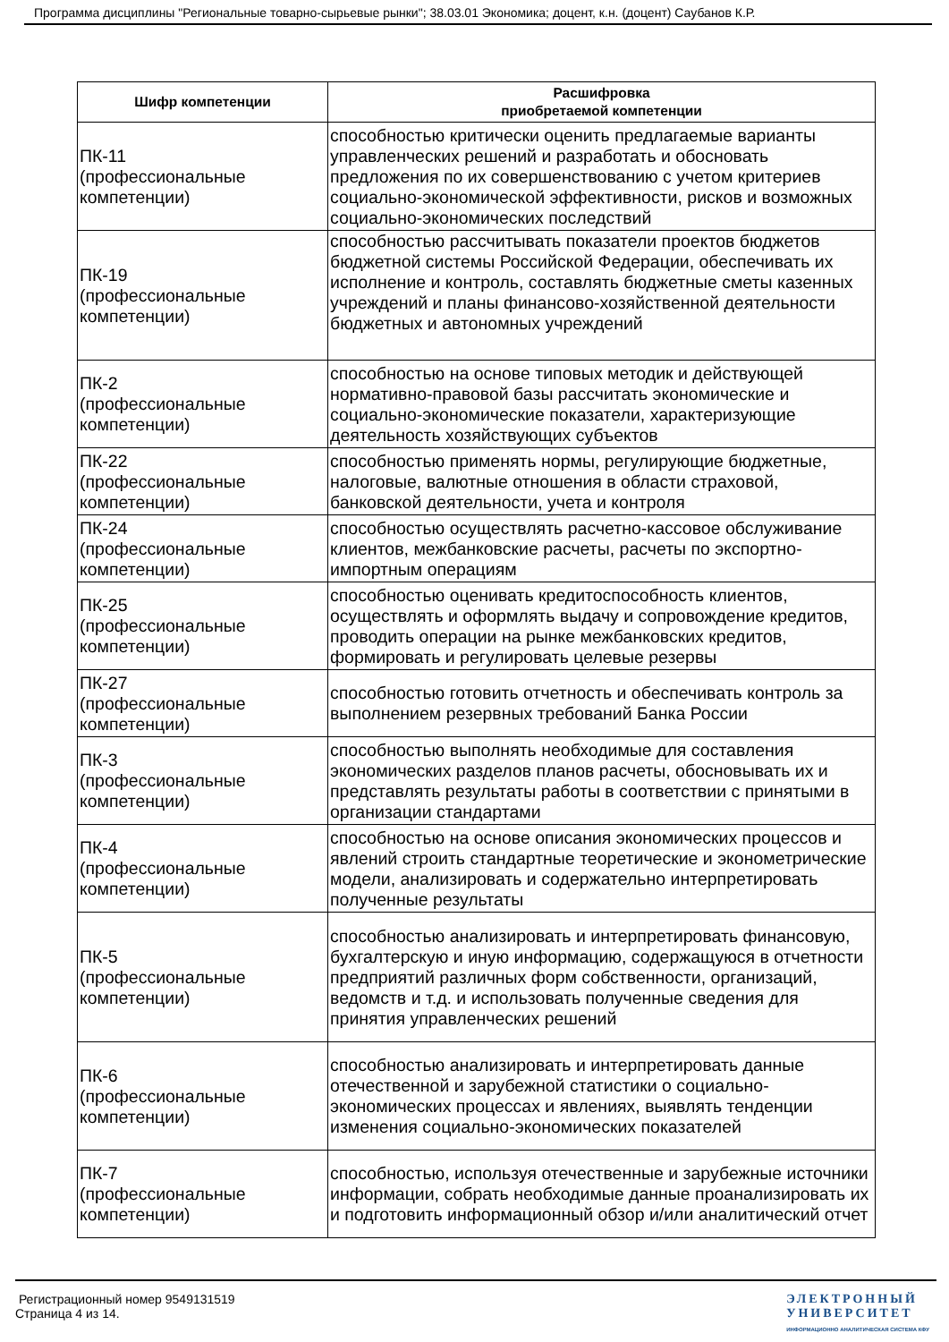Программа дисциплины "Региональные товарно-сырьевые рынки"; 38.03.01 Экономика; доцент, к.н. (доцент) Саубанов К.Р.
| Шифр компетенции | Расшифровка приобретаемой компетенции |
| --- | --- |
| ПК-11 (профессиональные компетенции) | способностью критически оценить предлагаемые варианты управленческих решений и разработать и обосновать предложения по их совершенствованию с учетом критериев социально-экономической эффективности, рисков и возможных социально-экономических последствий |
| ПК-19 (профессиональные компетенции) | способностью рассчитывать показатели проектов бюджетов бюджетной системы Российской Федерации, обеспечивать их исполнение и контроль, составлять бюджетные сметы казенных учреждений и планы финансово-хозяйственной деятельности бюджетных и автономных учреждений |
| ПК-2 (профессиональные компетенции) | способностью на основе типовых методик и действующей нормативно-правовой базы рассчитать экономические и социально-экономические показатели, характеризующие деятельность хозяйствующих субъектов |
| ПК-22 (профессиональные компетенции) | способностью применять нормы, регулирующие бюджетные, налоговые, валютные отношения в области страховой, банковской деятельности, учета и контроля |
| ПК-24 (профессиональные компетенции) | способностью осуществлять расчетно-кассовое обслуживание клиентов, межбанковские расчеты, расчеты по экспортно-импортным операциям |
| ПК-25 (профессиональные компетенции) | способностью оценивать кредитоспособность клиентов, осуществлять и оформлять выдачу и сопровождение кредитов, проводить операции на рынке межбанковских кредитов, формировать и регулировать целевые резервы |
| ПК-27 (профессиональные компетенции) | способностью готовить отчетность и обеспечивать контроль за выполнением резервных требований Банка России |
| ПК-3 (профессиональные компетенции) | способностью выполнять необходимые для составления экономических разделов планов расчеты, обосновывать их и представлять результаты работы в соответствии с принятыми в организации стандартами |
| ПК-4 (профессиональные компетенции) | способностью на основе описания экономических процессов и явлений строить стандартные теоретические и эконометрические модели, анализировать и содержательно интерпретировать полученные результаты |
| ПК-5 (профессиональные компетенции) | способностью анализировать и интерпретировать финансовую, бухгалтерскую и иную информацию, содержащуюся в отчетности предприятий различных форм собственности, организаций, ведомств и т.д. и использовать полученные сведения для принятия управленческих решений |
| ПК-6 (профессиональные компетенции) | способностью анализировать и интерпретировать данные отечественной и зарубежной статистики о социально-экономических процессах и явлениях, выявлять тенденции изменения социально-экономических показателей |
| ПК-7 (профессиональные компетенции) | способностью, используя отечественные и зарубежные источники информации, собрать необходимые данные проанализировать их и подготовить информационный обзор и/или аналитический отчет |
Регистрационный номер 9549131519
Страница 4 из 14.
ЭЛЕКТРОННЫЙ
УНИВЕРСИТЕТ
ИНФОРМАЦИОННО АНАЛИТИЧЕСКАЯ СИСТЕМА КФУ